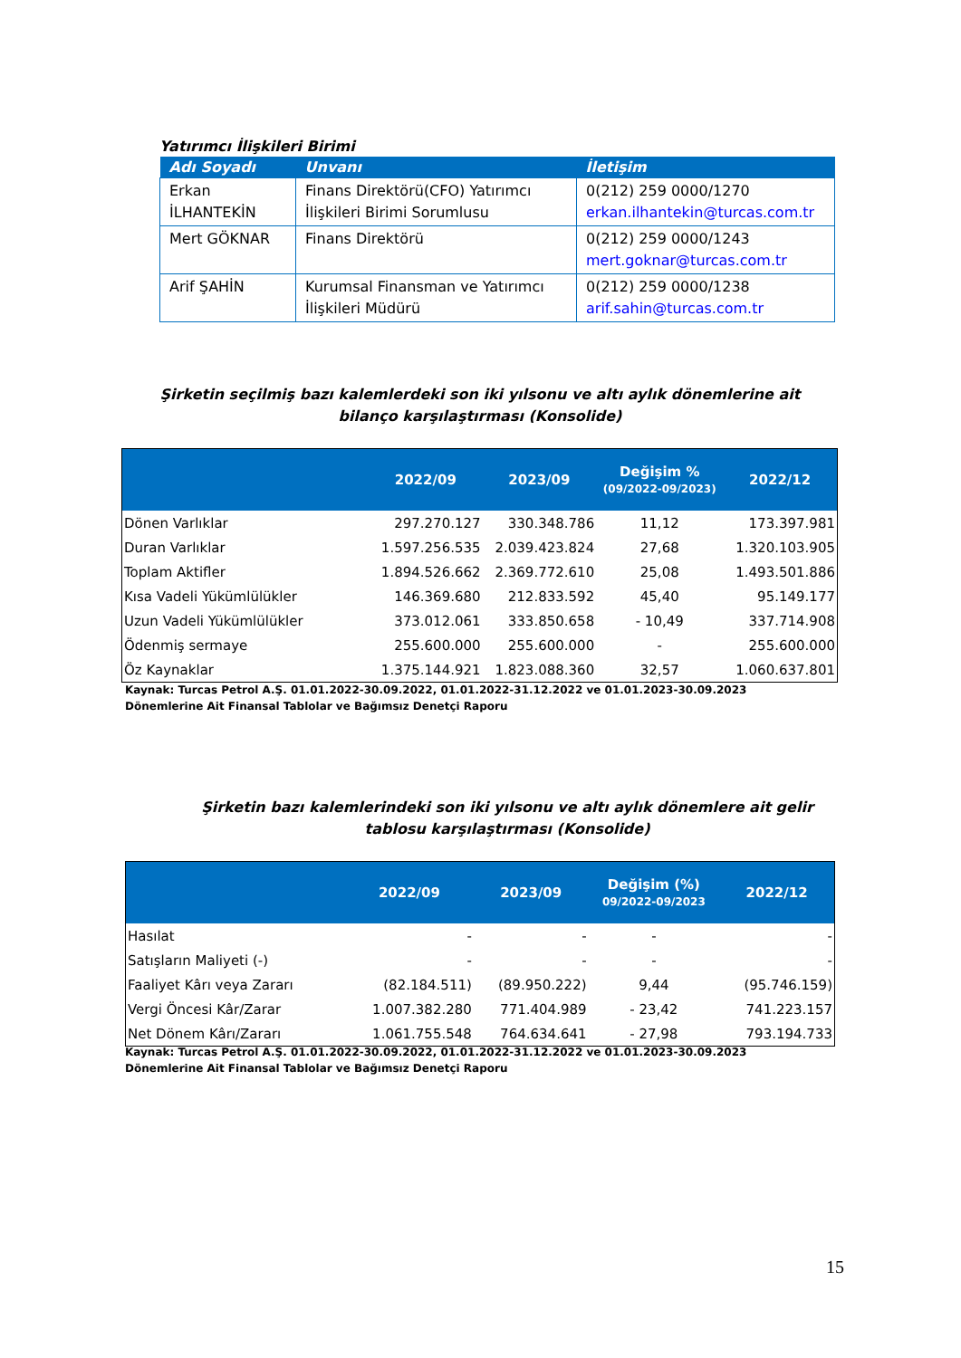Yatırımcı İlişkileri Birimi
| Adı Soyadı | Unvanı | İletişim |
| --- | --- | --- |
| Erkan İLHANTEKİN | Finans Direktörü(CFO) Yatırımcı İlişkileri Birimi Sorumlusu | 0(212) 259 0000/1270 erkan.ilhantekin@turcas.com.tr |
| Mert GÖKNAR | Finans Direktörü | 0(212) 259 0000/1243 mert.goknar@turcas.com.tr |
| Arif ŞAHİN | Kurumsal Finansman ve Yatırımcı İlişkileri Müdürü | 0(212) 259 0000/1238 arif.sahin@turcas.com.tr |
Şirketin seçilmiş bazı kalemlerdeki son iki yılsonu ve altı aylık dönemlerine ait bilanço karşılaştırması (Konsolide)
| | 2022/09 | 2023/09 | Değişim % (09/2022-09/2023) | 2022/12 |
| --- | --- | --- | --- | --- |
| Dönen Varlıklar | 297.270.127 | 330.348.786 | 11,12 | 173.397.981 |
| Duran Varlıklar | 1.597.256.535 | 2.039.423.824 | 27,68 | 1.320.103.905 |
| Toplam Aktifler | 1.894.526.662 | 2.369.772.610 | 25,08 | 1.493.501.886 |
| Kısa Vadeli Yükümlülükler | 146.369.680 | 212.833.592 | 45,40 | 95.149.177 |
| Uzun Vadeli Yükümlülükler | 373.012.061 | 333.850.658 | - 10,49 | 337.714.908 |
| Ödenmiş sermaye | 255.600.000 | 255.600.000 | - | 255.600.000 |
| Öz Kaynaklar | 1.375.144.921 | 1.823.088.360 | 32,57 | 1.060.637.801 |
Kaynak: Turcas Petrol A.Ş. 01.01.2022-30.09.2022, 01.01.2022-31.12.2022 ve 01.01.2023-30.09.2023 Dönemlerine Ait Finansal Tablolar ve Bağımsız Denetçi Raporu
Şirketin bazı kalemlerindeki son iki yılsonu ve altı aylık dönemlere ait gelir tablosu karşılaştırması (Konsolide)
| | 2022/09 | 2023/09 | Değişim (%) 09/2022-09/2023 | 2022/12 |
| --- | --- | --- | --- | --- |
| Hasılat | - | - | - | - |
| Satışların Maliyeti (-) | - | - | - | - |
| Faaliyet Kârı veya Zararı | (82.184.511) | (89.950.222) | 9,44 | (95.746.159) |
| Vergi Öncesi Kâr/Zarar | 1.007.382.280 | 771.404.989 | - 23,42 | 741.223.157 |
| Net Dönem Kârı/Zararı | 1.061.755.548 | 764.634.641 | - 27,98 | 793.194.733 |
Kaynak: Turcas Petrol A.Ş. 01.01.2022-30.09.2022, 01.01.2022-31.12.2022 ve 01.01.2023-30.09.2023 Dönemlerine Ait Finansal Tablolar ve Bağımsız Denetçi Raporu
15